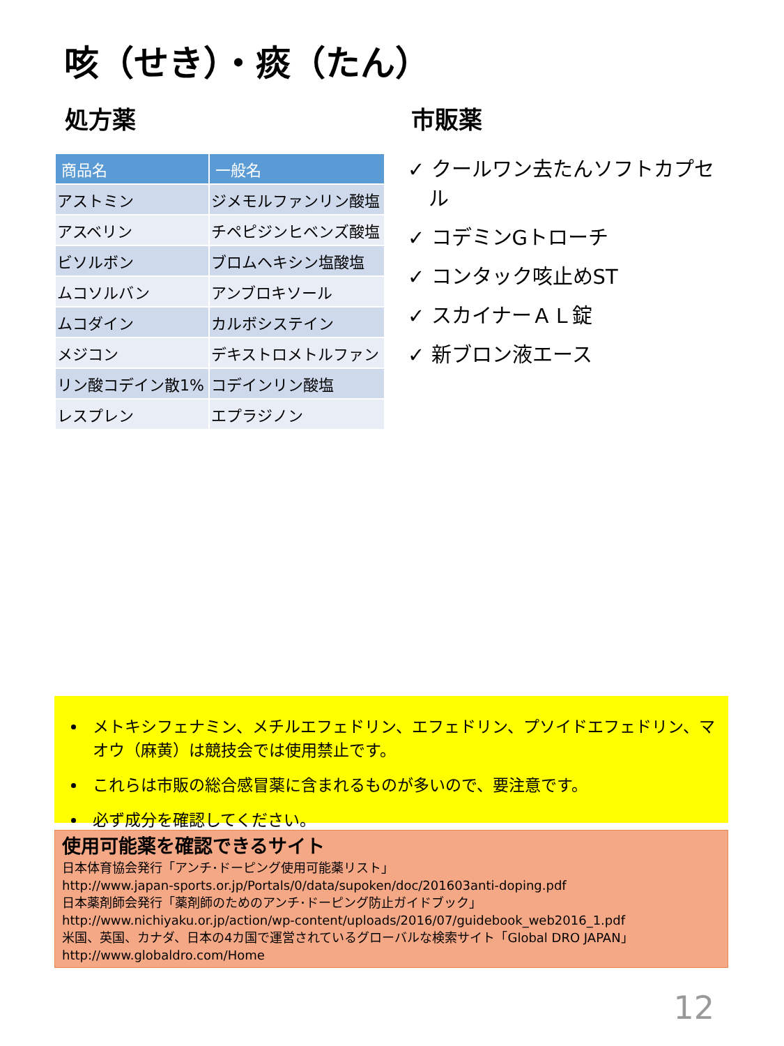咳（せき）・痰（たん）
処方薬
| 商品名 | 一般名 |
| --- | --- |
| アストミン | ジメモルファンリン酸塩 |
| アスベリン | チペピジンヒベンズ酸塩 |
| ビソルボン | ブロムヘキシン塩酸塩 |
| ムコソルバン | アンブロキソール |
| ムコダイン | カルボシステイン |
| メジコン | デキストロメトルファン |
| リン酸コデイン散1% | コデインリン酸塩 |
| レスプレン | エプラジノン |
市販薬
✓ クールワン去たんソフトカプセル
✓ コデミンGトローチ
✓ コンタック咳止めST
✓ スカイナーＡＬ錠
✓ 新ブロン液エース
メトキシフェナミン、メチルエフェドリン、エフェドリン、プソイドエフェドリン、マオウ（麻黄）は競技会では使用禁止です。
これらは市販の総合感冒薬に含まれるものが多いので、要注意です。
必ず成分を確認してください。
使用可能薬を確認できるサイト
日本体育協会発行「アンチ･ドーピング使用可能薬リスト」
http://www.japan-sports.or.jp/Portals/0/data/supoken/doc/201603anti-doping.pdf
日本薬剤師会発行「薬剤師のためのアンチ･ドーピング防止ガイドブック」
http://www.nichiyaku.or.jp/action/wp-content/uploads/2016/07/guidebook_web2016_1.pdf
米国、英国、カナダ、日本の4カ国で運営されているグローバルな検索サイト「Global DRO JAPAN」
http://www.globaldro.com/Home
12